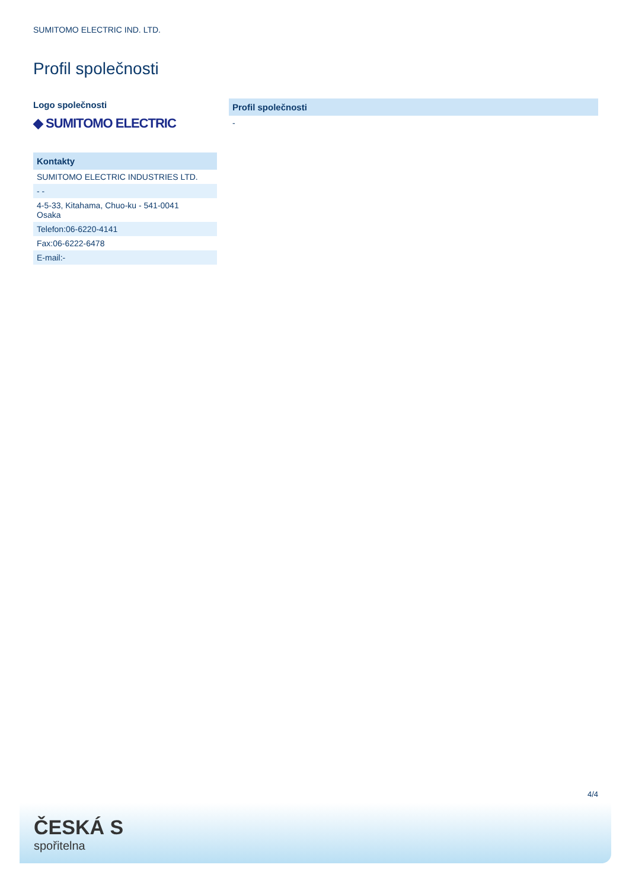SUMITOMO ELECTRIC IND. LTD.
Profil společnosti
Logo společnosti
◆ SUMITOMO ELECTRIC
| Kontakty |
| --- |
| SUMITOMO ELECTRIC INDUSTRIES LTD. |
| - - |
| 4-5-33, Kitahama, Chuo-ku - 541-0041 Osaka |
| Telefon:06-6220-4141 |
| Fax:06-6222-6478 |
| E-mail:- |
| Profil společnosti |
| --- |
| - |
4/4
ČESKÁ S
spořitelna